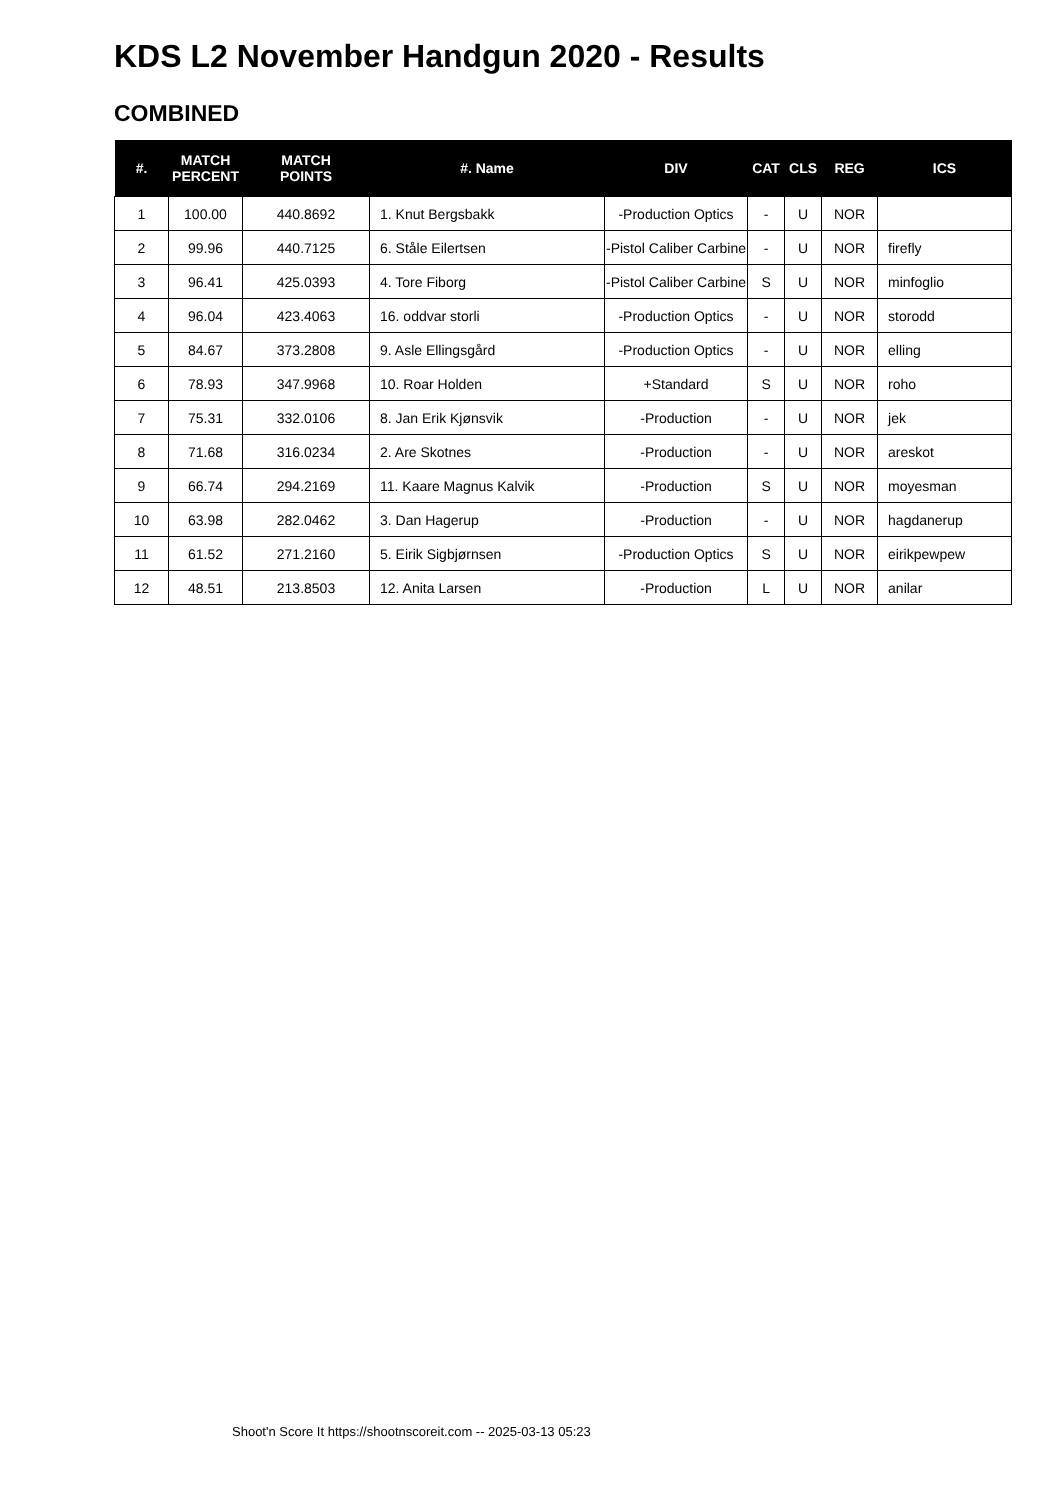KDS L2 November Handgun 2020 - Results
COMBINED
| #. | MATCH PERCENT | MATCH POINTS | #. Name | DIV | CAT | CLS | REG | ICS |
| --- | --- | --- | --- | --- | --- | --- | --- | --- |
| 1 | 100.00 | 440.8692 | 1. Knut Bergsbakk | -Production Optics | - | U | NOR | |
| 2 | 99.96 | 440.7125 | 6. Ståle Eilertsen | -Pistol Caliber Carbine | - | U | NOR | firefly |
| 3 | 96.41 | 425.0393 | 4. Tore Fiborg | -Pistol Caliber Carbine | S | U | NOR | minfoglio |
| 4 | 96.04 | 423.4063 | 16. oddvar storli | -Production Optics | - | U | NOR | storodd |
| 5 | 84.67 | 373.2808 | 9. Asle Ellingsgård | -Production Optics | - | U | NOR | elling |
| 6 | 78.93 | 347.9968 | 10. Roar Holden | +Standard | S | U | NOR | roho |
| 7 | 75.31 | 332.0106 | 8. Jan Erik Kjønsvik | -Production | - | U | NOR | jek |
| 8 | 71.68 | 316.0234 | 2. Are Skotnes | -Production | - | U | NOR | areskot |
| 9 | 66.74 | 294.2169 | 11. Kaare Magnus Kalvik | -Production | S | U | NOR | moyesman |
| 10 | 63.98 | 282.0462 | 3. Dan Hagerup | -Production | - | U | NOR | hagdanerup |
| 11 | 61.52 | 271.2160 | 5. Eirik Sigbjørnsen | -Production Optics | S | U | NOR | eirikpewpew |
| 12 | 48.51 | 213.8503 | 12. Anita Larsen | -Production | L | U | NOR | anilar |
Shoot'n Score It https://shootnscoreit.com -- 2025-03-13 05:23